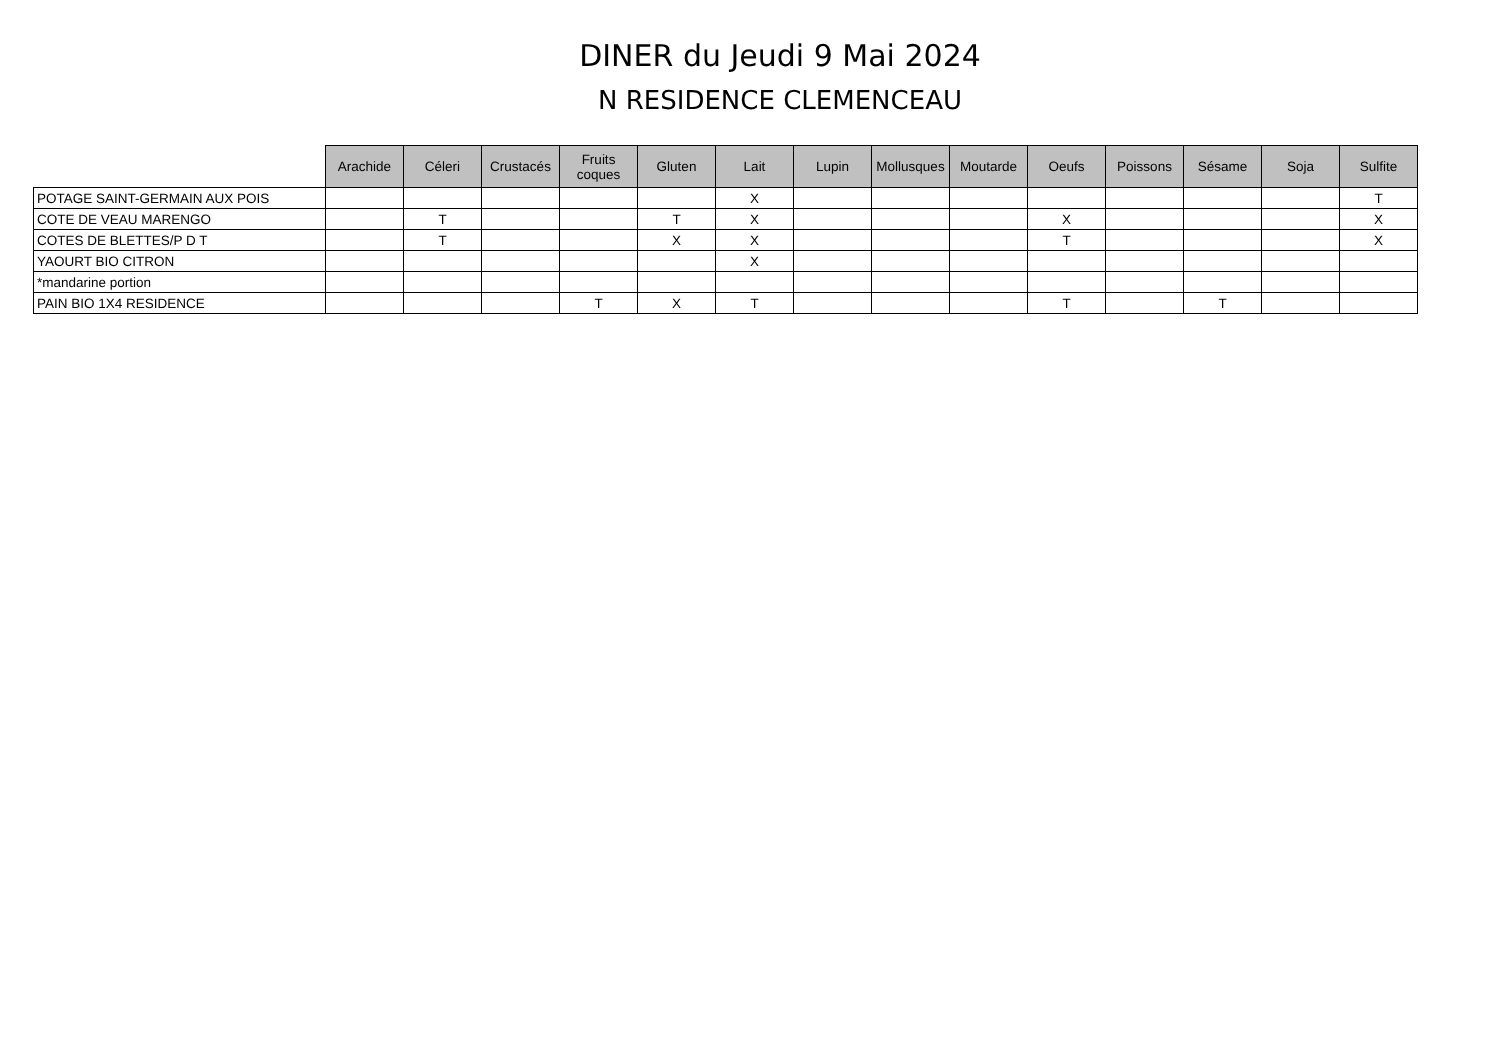DINER du Jeudi 9 Mai 2024
N RESIDENCE CLEMENCEAU
| | Arachide | Céleri | Crustacés | Fruits coques | Gluten | Lait | Lupin | Mollusques | Moutarde | Oeufs | Poissons | Sésame | Soja | Sulfite |
| --- | --- | --- | --- | --- | --- | --- | --- | --- | --- | --- | --- | --- | --- | --- |
| POTAGE SAINT-GERMAIN AUX POIS | | | | | | X | | | | | | | | T |
| COTE DE VEAU MARENGO | | T | | | T | X | | | | X | | | | X |
| COTES DE BLETTES/P D T | | T | | | X | X | | | | T | | | | X |
| YAOURT BIO CITRON | | | | | | X | | | | | | | | |
| *mandarine portion | | | | | | | | | | | | | | |
| PAIN BIO 1X4 RESIDENCE | | | | T | X | T | | | | T | | T | | |